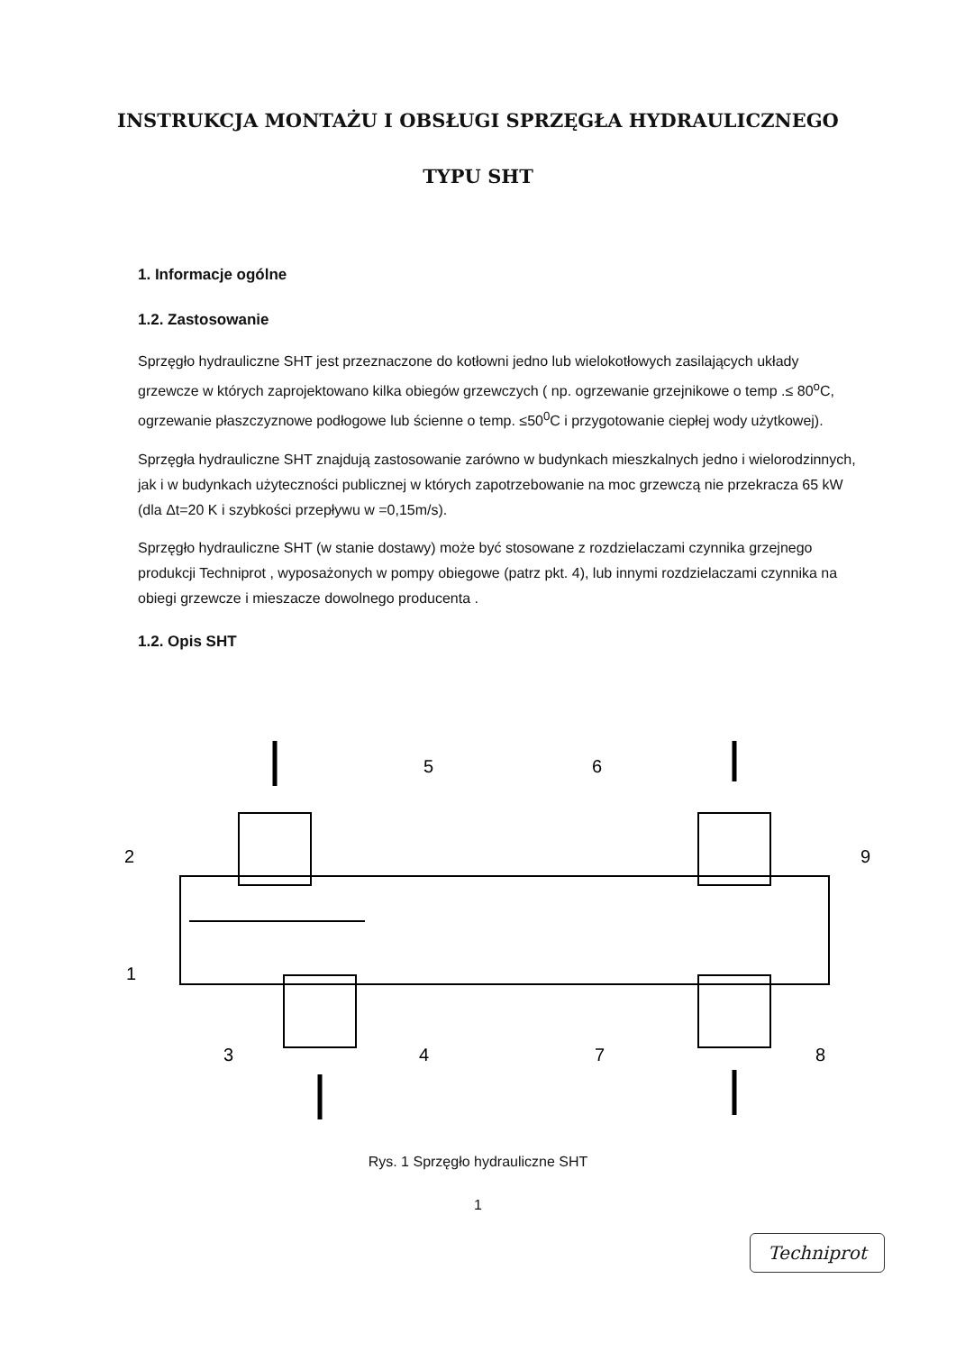INSTRUKCJA MONTAŻU I OBSŁUGI SPRZĘGŁA HYDRAULICZNEGO
TYPU SHT
1. Informacje ogólne
1.2. Zastosowanie
Sprzęgło hydrauliczne SHT jest przeznaczone do kotłowni jedno lub wielokotłowych zasilających układy grzewcze w których zaprojektowano kilka obiegów grzewczych ( np. ogrzewanie grzejnikowe o temp .≤ 80<sup>o</sup>C, ogrzewanie płaszczyznowe podłogowe lub ścienne o temp. ≤50<sup>0</sup>C i przygotowanie ciepłej wody użytkowej).
Sprzęgła hydrauliczne SHT znajdują zastosowanie zarówno w budynkach mieszkalnych jedno i wielorodzinnych, jak i w budynkach użyteczności publicznej w których zapotrzebowanie na moc grzewczą nie przekracza 65 kW (dla Δt=20 K i szybkości przepływu w =0,15m/s).
Sprzęgło hydrauliczne SHT (w stanie dostawy) może być stosowane z rozdzielaczami czynnika grzejnego produkcji Techniprot , wyposażonych w pompy obiegowe (patrz pkt. 4), lub innymi rozdzielaczami czynnika na obiegi grzewcze i mieszacze dowolnego producenta .
1.2. Opis SHT
5
6
2
9
1
3
4
7
8
Rys. 1 Sprzęgło hydrauliczne SHT
1
Techniprot